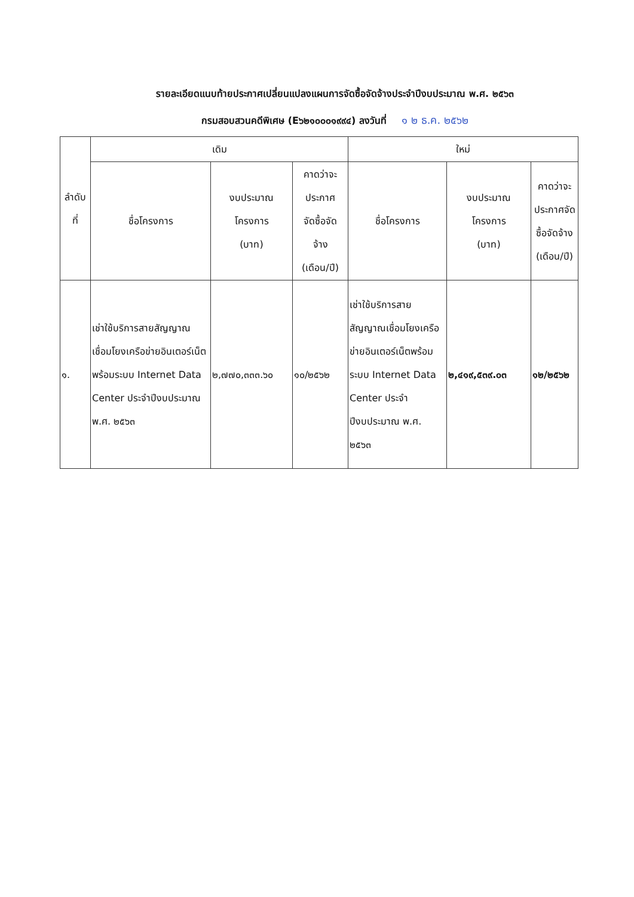รายละเอียดแนบท้ายประกาศเปลี่ยนแปลงแผนการจัดซื้อจัดจ้างประจำปีงบประมาณ พ.ศ. ๒๕๖๓
กรมสอบสวนคดีพิเศษ (E๖๒๑๐๐๐๑๙๙๔) ลงวันที่ ๑ ๒ ธ.ค. ๒๕๖๒
| ลำดับ ที่ | เดิม | | | ใหม่ | | |
| --- | --- | --- | --- | --- | --- | --- |
| | ชื่อโครงการ | งบประมาณ โครงการ (บาท) | คาดว่าจะ ประกาศ จัดซื้อจัด จ้าง (เดือน/ปี) | ชื่อโครงการ | งบประมาณ โครงการ (บาท) | คาดว่าจะ ประกาศจัด ซื้อจัดจ้าง (เดือน/ปี) |
| ๑. | เช่าใช้บริการสายสัญญาณเชื่อมโยงเครือข่ายอินเตอร์เน็ตพร้อมระบบ Internet Data Center ประจำปีงบประมาณ พ.ศ. ๒๕๖๓ | ๒,๗๗๐,๓๓๓.๖๐ | ๑๐/๒๕๖๒ | เช่าใช้บริการสายสัญญาณเชื่อมโยงเครือข่ายอินเตอร์เน็ตพร้อมระบบ Internet Data Center ประจำปีงบประมาณ พ.ศ. ๒๕๖๓ | ๒,๔๑๙,๕๓๙.๐๓ | ๑๒/๒๕๖๒ |